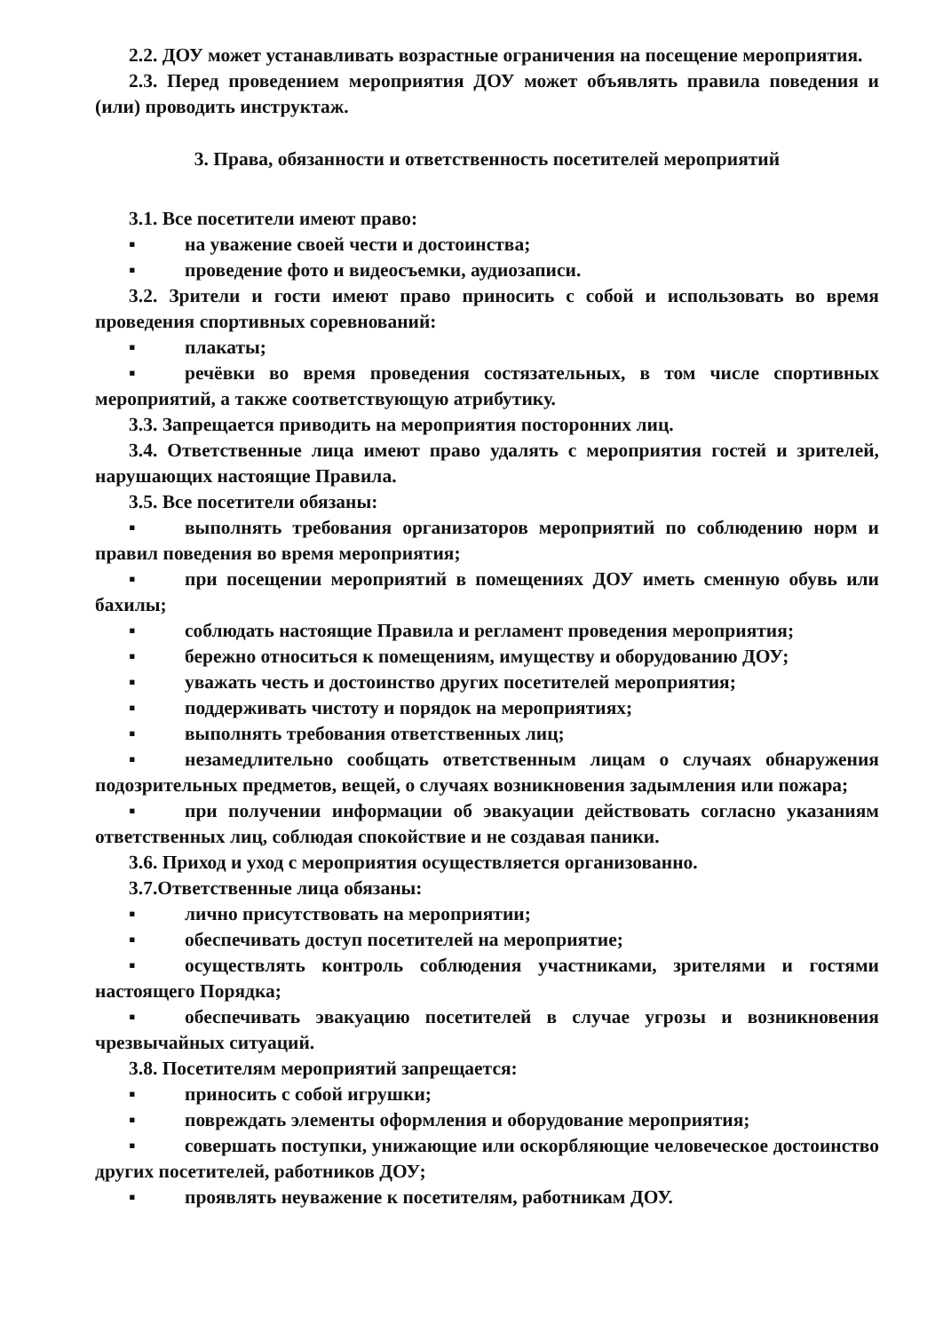2.2. ДОУ может устанавливать возрастные ограничения на посещение мероприятия.
2.3. Перед проведением мероприятия ДОУ может объявлять правила поведения и (или) проводить инструктаж.
3. Права, обязанности и ответственность посетителей мероприятий
3.1. Все посетители имеют право:
▪ на уважение своей чести и достоинства;
▪ проведение фото и видеосъемки, аудиозаписи.
3.2. Зрители и гости имеют право приносить с собой и использовать во время проведения спортивных соревнований:
▪ плакаты;
▪ речёвки во время проведения состязательных, в том числе спортивных мероприятий, а также соответствующую атрибутику.
3.3. Запрещается приводить на мероприятия посторонних лиц.
3.4. Ответственные лица имеют право удалять с мероприятия гостей и зрителей, нарушающих настоящие Правила.
3.5. Все посетители обязаны:
▪ выполнять требования организаторов мероприятий по соблюдению норм и правил поведения во время мероприятия;
▪ при посещении мероприятий в помещениях ДОУ иметь сменную обувь или бахилы;
▪ соблюдать настоящие Правила и регламент проведения мероприятия;
▪ бережно относиться к помещениям, имуществу и оборудованию ДОУ;
▪ уважать честь и достоинство других посетителей мероприятия;
▪ поддерживать чистоту и порядок на мероприятиях;
▪ выполнять требования ответственных лиц;
▪ незамедлительно сообщать ответственным лицам о случаях обнаружения подозрительных предметов, вещей, о случаях возникновения задымления или пожара;
▪ при получении информации об эвакуации действовать согласно указаниям ответственных лиц, соблюдая спокойствие и не создавая паники.
3.6. Приход и уход с мероприятия осуществляется организованно.
3.7.Ответственные лица обязаны:
▪ лично присутствовать на мероприятии;
▪ обеспечивать доступ посетителей на мероприятие;
▪ осуществлять контроль соблюдения участниками, зрителями и гостями настоящего Порядка;
▪ обеспечивать эвакуацию посетителей в случае угрозы и возникновения чрезвычайных ситуаций.
3.8. Посетителям мероприятий запрещается:
▪ приносить с собой игрушки;
▪ повреждать элементы оформления и оборудование мероприятия;
▪ совершать поступки, унижающие или оскорбляющие человеческое достоинство других посетителей, работников ДОУ;
▪ проявлять неуважение к посетителям, работникам ДОУ.